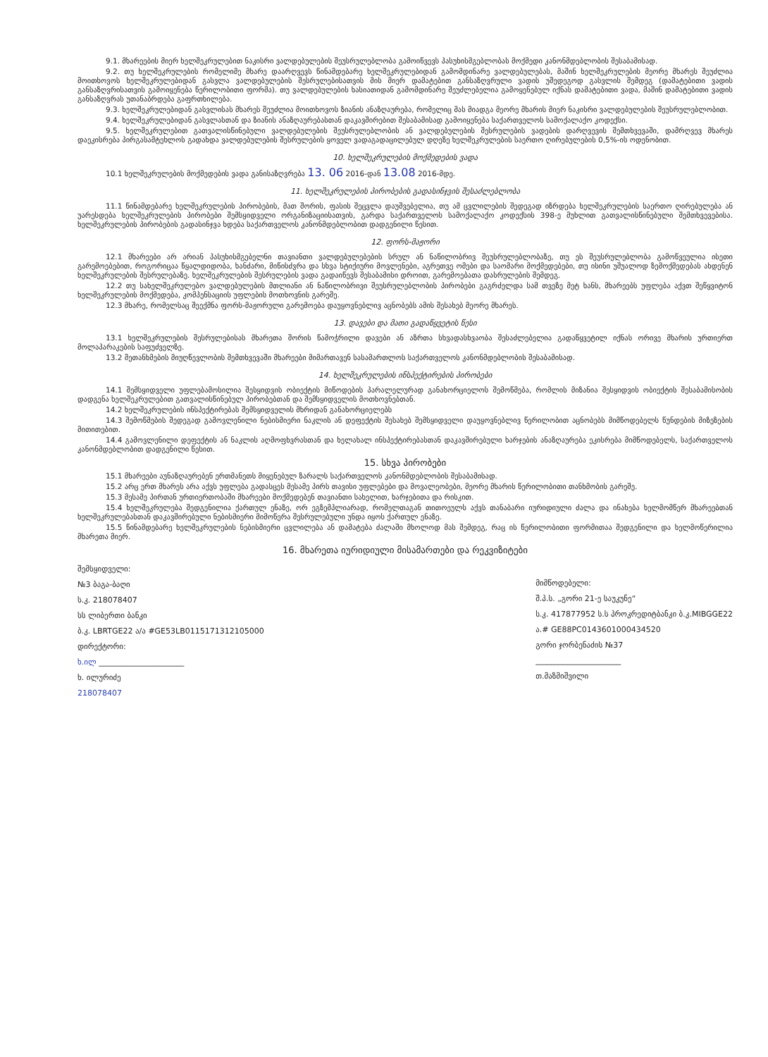9.1. მხარეების მიერ ხელშეკრულებით ნაკისრი ვალდებულების შეუსრულებლობა გამოიწვევს პასუხისმგებლობას მოქმედი კანონმდებლობის შესაბამისად.
9.2. თუ ხელშეკრულების რომელიმე მხარე დაარღვევს წინამდებარე ხელშეკრულებიდან გამომდინარე ვალდებულებას, მაშინ ხელშეკრულების მეორე მხარეს შეუძლია მოითხოვოს ხელშეკრულებიდან გასვლა ვალდებულების შესრულებისათვის მის მიერ დამატებით განსაზღვრული ვადის უშედეგოდ გასვლის შემდეგ (დამატებითი ვადის განსაზღვრისათვის გამოიყენება წერილობითი ფორმა). თუ ვალდებულების ხასიათიდან გამომდინარე შეუძლებელია გამოყენებულ იქნას დამატებითი ვადა, მაშინ დამატებითი ვადის განსაზღვრას უთანაბრდება გაფრთხილება.
9.3. ხელშეკრულებიდან გასვლისას მხარეს შეუძლია მოითხოვოს ზიანის ანაზღაურება, რომელიც მას მიადგა მეორე მხარის მიერ ნაკისრი ვალდებულების შეუსრულებლობით.
9.4. ხელშეკრულებიდან გასვლასთან და ზიანის ანაზღაურებასთან დაკავშირებით შესაბამისად გამოიყენება საქართველოს სამოქალაქო კოდექსი.
9.5. ხელშეკრულებით გათვალისწინებული ვალდებულების შეუსრულებლობის ან ვალდებულების შესრულების ვადების დარღვევის შემთხვევაში, დამრღვევ მხარეს დაეკისრება პირგასამტეხლოს გადახდა ვალდებულების შესრულების ყოველ ვადაგადაცილებულ დღეზე ხელშეკრულების საერთო ღირებულების 0,5%-ის ოდენობით.
10. ხელშეკრულების მოქმედების ვადა
10.1 ხელშეკრულების მოქმედების ვადა განისაზღვრება 13. 06 2016-დან 13.08 2016-მდე.
11. ხელშეკრულების პირობების გადასინჯვის შესაძლებლობა
11.1 წინამდებარე ხელშეკრულების პირობების, მათ შორის, ფასის შეცვლა დაუშვებელია, თუ ამ ცვლილების შედეგად იზრდება ხელშეკრულების საერთო ღირებულება ან უარესდება ხელშეკრულების პირობები შემსყიდველი ორგანიზაციისათვის, გარდა საქართველოს სამოქალაქო კოდექსის 398-ე მუხლით გათვალისწინებული შემთხვევებისა. ხელშეკრულების პირობების გადასინჯვა ხდება საქართველოს კანონმდებლობით დადგენილი წესით.
12. ფორს-მაჟორი
12.1 მხარეები არ არიან პასუხისმგებელნი თავიანთი ვალდებულებების სრულ ან ნაწილობრივ შეუსრულებლობაზე, თუ ეს შეუსრულებლობა გამოწვეულია ისეთი გარემოებებით, როგორიცაა წყალდიდობა, ხანძარი, მიწისძვრა და სხვა სტიქიური მოვლენები, აგრეთვე ომები და საომარი მოქმედებები, თუ ისინი უშუალოდ ზემოქმედებას ახდენენ ხელშეკრულების შესრულებაზე. ხელშეკრულების შესრულების ვადა გადაიწევს შესაბამისი დროით, გარემოებათა დასრულების შემდეგ.
12.2 თუ სახელშეკრულებო ვალდებულების მთლიანი ან ნაწილობრივი შეუსრულებლობის პირობები გაგრძელდა სამ თვეზე მეტ ხანს, მხარეებს უფლება აქვთ შეწყვიტონ ხელშეკრულების მოქმედება, კომპენსაციის უფლების მოთხოვნის გარეშე.
12.3 მხარე, რომელსაც შეექმნა ფორს-მაჟორული გარემოება დაუყოვნებლივ აცნობებს ამის შესახებ მეორე მხარეს.
13. დავები და მათი გადაწყვეტის წესი
13.1 ხელშეკრულების შესრულებისას მხარეთა შორის წამოჭრილი დავები ან აზრთა სხვადასხვაობა შესაძლებელია გადაწყვეტილ იქნას ორივე მხარის ურთიერთ მოლაპარაკების საფუძველზე.
13.2 შეთანხმების მიუღწევლობის შემთხვევაში მხარეები მიმართავენ სასამართლოს საქართველოს კანონმდებლობის შესაბამისად.
14. ხელშეკრულების ინსპექტირების პირობები
14.1 შემსყიდველი უფლებამოსილია შესყიდვის ობიექტის მიწოდების პარალელურად განახორციელოს შემოწმება, რომლის მიზანია შესყიდვის ობიექტის შესაბამისობის დადგენა ხელშეკრულებით გათვალისწინებულ პირობებთან და შემსყიდველის მოთხოვნებთან.
14.2 ხელშეკრულების ინსპექტირებას შემსყიდველის მხრიდან განახორციელებს
14.3 შემოწმების შედეგად გამოვლენილი ნებისმიერი ნაკლის ან დეფექტის შესახებ შემსყიდველი დაუყოვნებლივ წერილობით აცნობებს მიმწოდებელს წუნდების მიზეზების მითითებით.
14.4 გამოვლენილი დეფექტის ან ნაკლის აღმოფხვრასთან და ხელახალ ინსპექტირებასთან დაკავშირებული ხარჯების ანაზღაურება ეკისრება მიმწოდებელს, საქართველოს კანონმდებლობით დადგენილი წესით.
15. სხვა პირობები
15.1 მხარეები აუნაზღაურებენ ერთმანეთს მიყენებულ ზარალს საქართველოს კანონმდებლობის შესაბამისად.
15.2 არც ერთ მხარეს არა აქვს უფლება გადასცეს მესამე პირს თავისი უფლებები და მოვალეობები, მეორე მხარის წერილობითი თანხმობის გარეშე.
15.3 მესამე პირთან ურთიერთობაში მხარეები მოქმედებენ თავიანთი სახელით, ხარჯებითა და რისკით.
15.4 ხელშეკრულება შედგენილია ქართულ ენაზე, ორ ეგზემპლიარად, რომელთაგან თითოეულს აქვს თანაბარი იურიდიული ძალა და ინახება ხელმომწერ მხარეებთან ხელშეკრულებასთან დაკავშირებული ნებისმიერი მიმოწერა შესრულებული უნდა იყოს ქართულ ენაზე.
15.5 წინამდებარე ხელშეკრულების ნებისმიერი ცვლილება ან დამატება ძალაში მხოლოდ მას შემდეგ, რაც ის წერილობითი ფორმითაა შედგენილი და ხელმოწერილია მხარეთა მიერ.
16. მხარეთა იურიდიული მისამართები და რეკვიზიტები
შემსყიდველი:
№3 ბაგა-ბაღი
ს.კ. 218078407
სს ლიბერთი ბანკი
ბ.კ. LBRTGE22 ა/ა #GE53LB0115171312105000
დირექტორი:
ხ.ილ ______________________
ხ. ილურიძე
218078407
მიმწოდებელი:
შ.პ.ს. „გორი 21-ე საუკუნე“
ს.კ. 417877952 ს.ს პროკრედიტბანკი ბ.კ.MIBGGE22
ა.# GE88PC0143601000434520
გორი ჯორბენაძის №37
______________________
თ.მაზმიშვილი